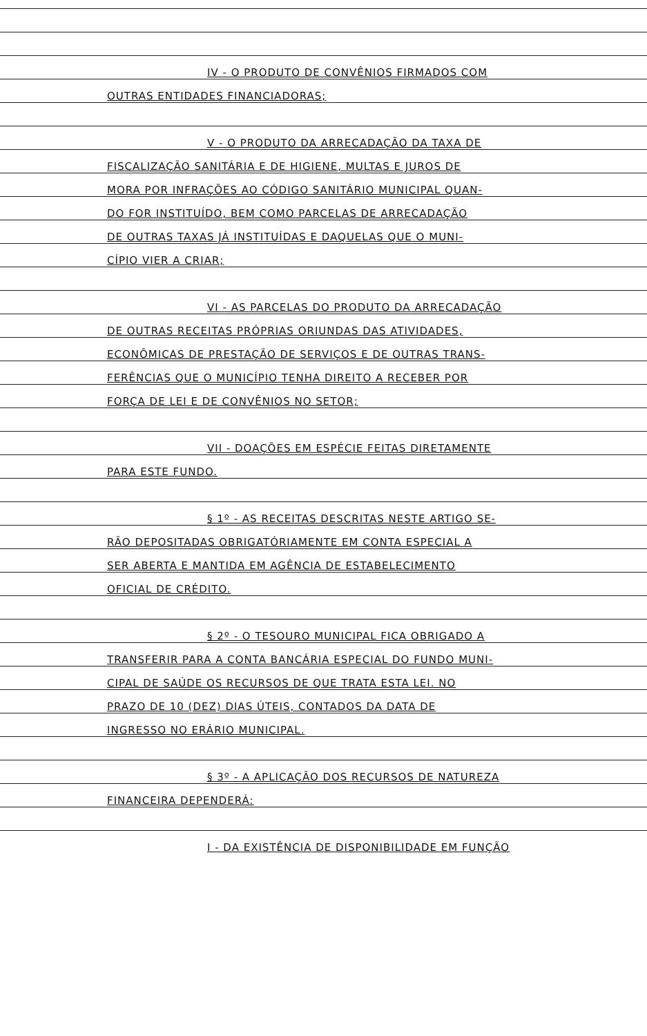IV - O PRODUTO DE CONVÊNIOS FIRMADOS COM
OUTRAS ENTIDADES FINANCIADORAS;
V - O PRODUTO DA ARRECADAÇÃO DA TAXA DE
FISCALIZAÇÃO SANITÁRIA E DE HIGIENE, MULTAS E JUROS DE
MORA POR INFRAÇÕES AO CÓDIGO SANITÁRIO MUNICIPAL QUAN-
DO FOR INSTITUÍDO, BEM COMO PARCELAS DE ARRECADAÇÃO
DE OUTRAS TAXAS JÁ INSTITUÍDAS E DAQUELAS QUE O MUNI-
CÍPIO VIER A CRIAR;
VI - AS PARCELAS DO PRODUTO DA ARRECADAÇÃO
DE OUTRAS RECEITAS PRÓPRIAS ORIUNDAS DAS ATIVIDADES,
ECONÔMICAS DE PRESTAÇÃO DE SERVIÇOS E DE OUTRAS TRANS-
FERÊNCIAS QUE O MUNICÍPIO TENHA DIREITO A RECEBER POR
FORÇA DE LEI E DE CONVÊNIOS NO SETOR;
VII - DOAÇÕES EM ESPÉCIE FEITAS DIRETAMENTE
PARA ESTE FUNDO.
§ 1º - AS RECEITAS DESCRITAS NESTE ARTIGO SE-
RÃO DEPOSITADAS OBRIGATÓRIAMENTE EM CONTA ESPECIAL A
SER ABERTA E MANTIDA EM AGÊNCIA DE ESTABELECIMENTO
OFICIAL DE CRÉDITO.
§ 2º - O TESOURO MUNICIPAL FICA OBRIGADO A
TRANSFERIR PARA A CONTA BANCÁRIA ESPECIAL DO FUNDO MUNI-
CIPAL DE SAÚDE OS RECURSOS DE QUE TRATA ESTA LEI. NO
PRAZO DE 10 (DEZ) DIAS ÚTEIS, CONTADOS DA DATA DE
INGRESSO NO ERÁRIO MUNICIPAL.
§ 3º - A APLICAÇÃO DOS RECURSOS DE NATUREZA
FINANCEIRA DEPENDERÁ:
I - DA EXISTÊNCIA DE DISPONIBILIDADE EM FUNÇÃO